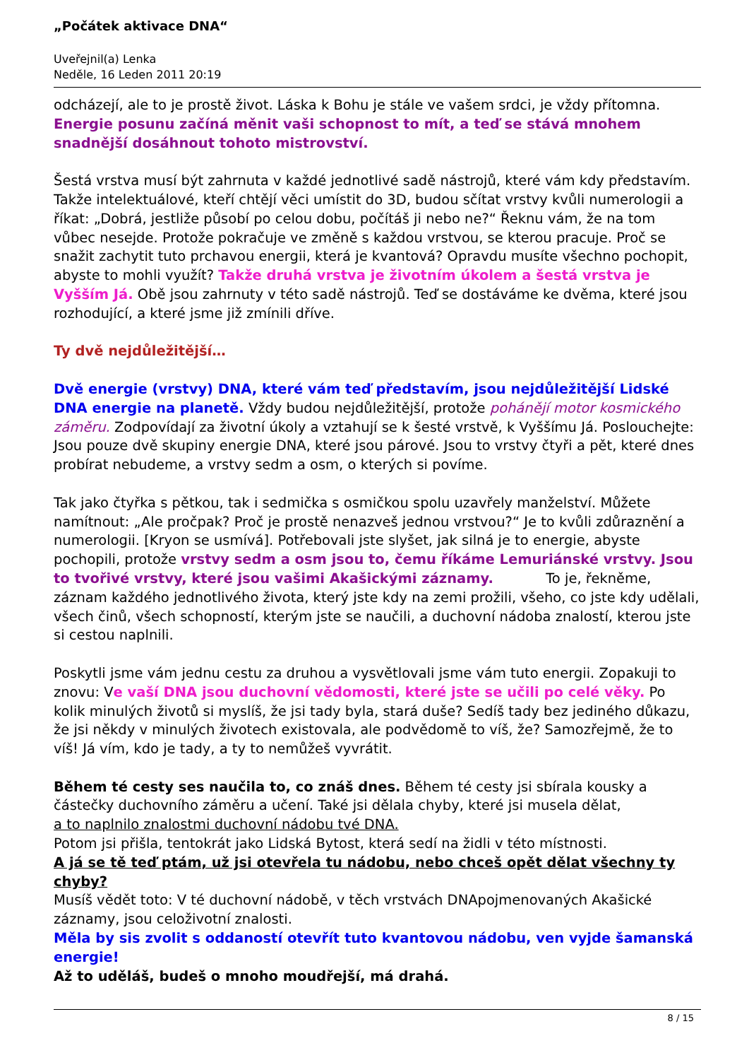„Počátek aktivace DNA“
Uveřejnil(a) Lenka
Neděle, 16 Leden 2011 20:19
odcházejí, ale to je prostě život. Láska k Bohu je stále ve vašem srdci, je vždy přítomna. Energie posunu začíná měnit vaši schopnost to mít, a teď se stává mnohem snadnější dosáhnout tohoto mistrovství.
Šestá vrstva musí být zahrnuta v každé jednotlivé sadě nástrojů, které vám kdy představím. Takže intelektuálové, kteří chtějí věci umístit do 3D, budou sčítat vrstvy kvůli numerologii a říkat: „Dobrá, jestliže působí po celou dobu, počítáš ji nebo ne?“ Řeknu vám, že na tom vůbec nesejde. Protože pokračuje ve změně s každou vrstvou, se kterou pracuje. Proč se snažit zachytit tuto prchavou energii, která je kvantová? Opravdu musíte všechno pochopit, abyste to mohli využít? Takže druhá vrstva je životním úkolem a šestá vrstva je Vyšším Já. Obě jsou zahrnuty v této sadě nástrojů. Teď se dostáváme ke dvěma, které jsou rozhodující, a které jsme již zmínili dříve.
Ty dvě nejdůležitější…
Dvě energie (vrstvy) DNA, které vám teď představím, jsou nejdůležitější Lidské DNA energie na planetě. Vždy budou nejdůležitější, protože pohánějí motor kosmického záměru. Zodpovídají za životní úkoly a vztahují se k šesté vrstvě, k Vyššímu Já. Poslouchejte: Jsou pouze dvě skupiny energie DNA, které jsou párové. Jsou to vrstvy čtyři a pět, které dnes probírat nebudeme, a vrstvy sedm a osm, o kterých si povíme.
Tak jako čtyřka s pětkou, tak i sedmička s osmičkou spolu uzavřely manželství. Můžete namítnout: „Ale pročpak? Proč je prostě nenazveš jednou vrstvou?“ Je to kvůli zdůraznění a numerologii. [Kryon se usmívá]. Potřebovali jste slyšet, jak silná je to energie, abyste pochopili, protože vrstvy sedm a osm jsou to, čemu říkáme Lemuriánské vrstvy. Jsou to tvořivé vrstvy, které jsou vašimi Akašickými záznamy. To je, řekněme, záznam každého jednotlivého života, který jste kdy na zemi prožili, všeho, co jste kdy udělali, všech činů, všech schopností, kterým jste se naučili, a duchovní nádoba znalostí, kterou jste si cestou naplnili.
Poskytli jsme vám jednu cestu za druhou a vysvětlovali jsme vám tuto energii. Zopakuji to znovu: Ve vaší DNA jsou duchovní vědomosti, které jste se učili po celé věky. Po kolik minulých životů si myslíš, že jsi tady byla, stará duše? Sedíš tady bez jediného důkazu, že jsi někdy v minulých životech existovala, ale podvědomě to víš, že? Samozřejmě, že to víš! Já vím, kdo je tady, a ty to nemůžeš vyvrátit.
Během té cesty ses naučila to, co znáš dnes. Během té cesty jsi sbírala kousky a částečky duchovního záměru a učení. Také jsi dělala chyby, které jsi musela dělat,
a to naplnilo znalostmi duchovní nádobu tvé DNA.
Potom jsi přišla, tentokrát jako Lidská Bytost, která sedí na židli v této místnosti.
A já se tě teď ptám, už jsi otevřela tu nádobu, nebo chceš opět dělat všechny ty chyby?
Musíš vědět toto: V té duchovní nádobě, v těch vrstvách DNApojmenovaných Akašické záznamy, jsou celoživotní znalosti.
Měla by sis zvolit s oddaností otevřít tuto kvantovou nádobu, ven vyjde šamanská energie!
Až to uděláš, budeš o mnoho moudřejší, má drahá.
8 / 15